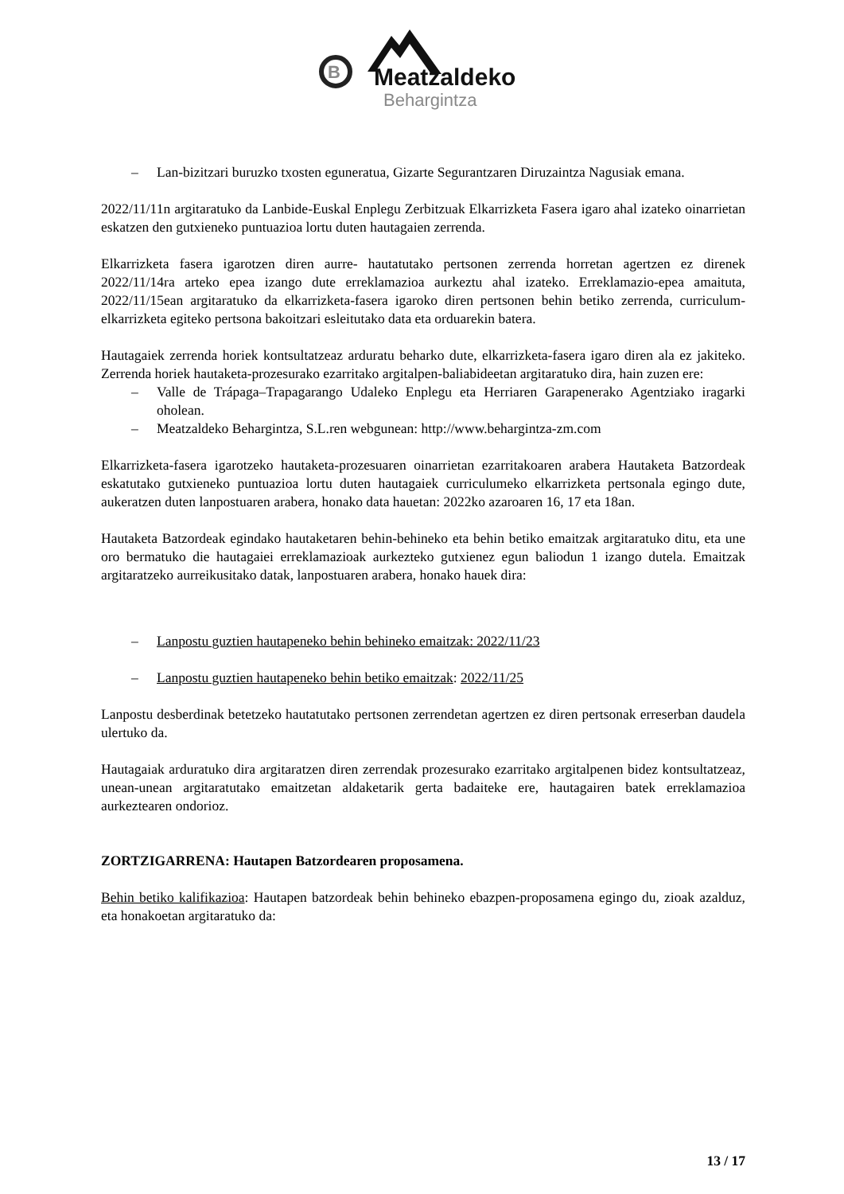B
Meatzaldeko
Behargintza
– Lan-bizitzari buruzko txosten eguneratua, Gizarte Segurantzaren Diruzaintza Nagusiak emana.
2022/11/11n argitaratuko da Lanbide-Euskal Enplegu Zerbitzuak Elkarrizketa Fasera igaro ahal izateko oinarrietan eskatzen den gutxieneko puntuazioa lortu duten hautagaien zerrenda.
Elkarrizketa fasera igarotzen diren aurre- hautatutako pertsonen zerrenda horretan agertzen ez direnek 2022/11/14ra arteko epea izango dute erreklamazioa aurkeztu ahal izateko. Erreklamazio-epea amaituta, 2022/11/15ean argitaratuko da elkarrizketa-fasera igaroko diren pertsonen behin betiko zerrenda, curriculum-elkarrizketa egiteko pertsona bakoitzari esleitutako data eta orduarekin batera.
Hautagaiek zerrenda horiek kontsultatzeaz arduratu beharko dute, elkarrizketa-fasera igaro diren ala ez jakiteko. Zerrenda horiek hautaketa-prozesurako ezarritako argitalpen-baliabideetan argitaratuko dira, hain zuzen ere:
– Valle de Trápaga–Trapagarango Udaleko Enplegu eta Herriaren Garapenerako Agentziako iragarki oholean.
– Meatzaldeko Behargintza, S.L.ren webgunean: http://www.behargintza-zm.com
Elkarrizketa-fasera igarotzeko hautaketa-prozesuaren oinarrietan ezarritakoaren arabera Hautaketa Batzordeak eskatutako gutxieneko puntuazioa lortu duten hautagaiek curriculumeko elkarrizketa pertsonala egingo dute, aukeratzen duten lanpostuaren arabera, honako data hauetan: 2022ko azaroaren 16, 17 eta 18an.
Hautaketa Batzordeak egindako hautaketaren behin-behineko eta behin betiko emaitzak argitaratuko ditu, eta une oro bermatuko die hautagaiei erreklamazioak aurkezteko gutxienez egun baliodun 1 izango dutela. Emaitzak argitaratzeko aurreikusitako datak, lanpostuaren arabera, honako hauek dira:
– Lanpostu guztien hautapeneko behin behineko emaitzak: 2022/11/23
– Lanpostu guztien hautapeneko behin betiko emaitzak: 2022/11/25
Lanpostu desberdinak betetzeko hautatutako pertsonen zerrendetan agertzen ez diren pertsonak erreserban daudela ulertuko da.
Hautagaiak arduratuko dira argitaratzen diren zerrendak prozesurako ezarritako argitalpenen bidez kontsultatzeaz, unean-unean argitaratutako emaitzetan aldaketarik gerta badaiteke ere, hautagairen batek erreklamazioa aurkeztearen ondorioz.
ZORTZIGARRENA: Hautapen Batzordearen proposamena.
Behin betiko kalifikazioa: Hautapen batzordeak behin behineko ebazpen-proposamena egingo du, zioak azalduz, eta honakoetan argitaratuko da:
13 / 17